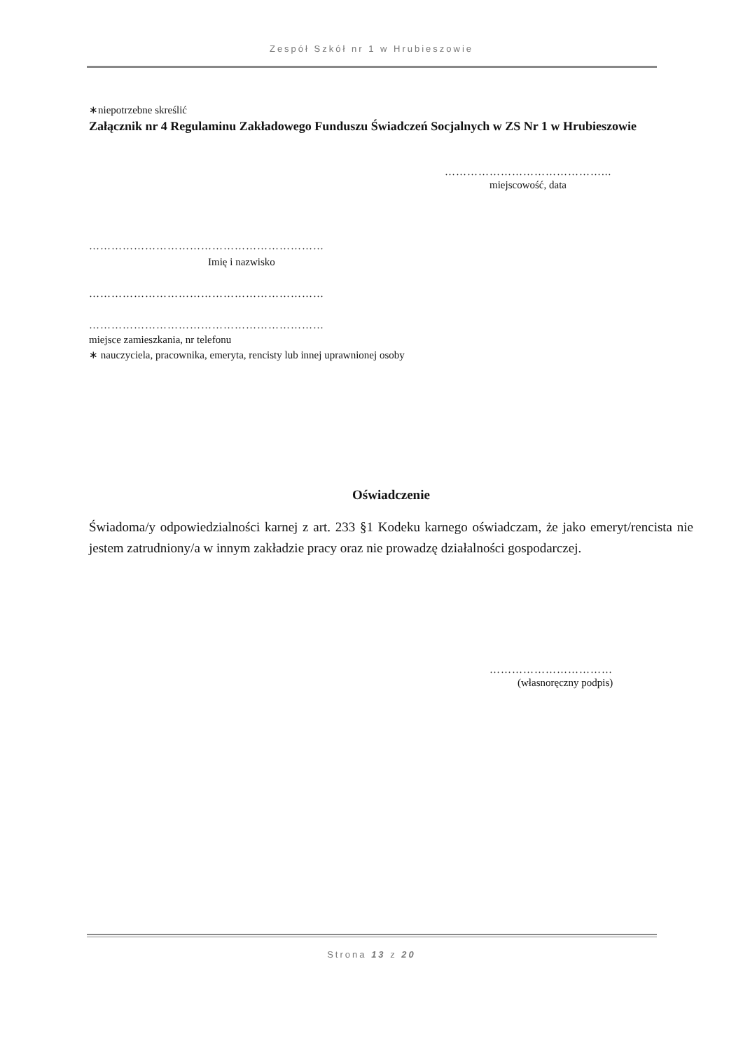Zespół Szkół nr 1 w Hrubieszowie
∗niepotrzebne skreślić
Załącznik nr 4 Regulaminu Zakładowego Funduszu Świadczeń Socjalnych w ZS Nr 1 w Hrubieszowie
……………………………………...
miejscowość, data
………………………………………………………
Imię i nazwisko
………………………………………………………
………………………………………………………
miejsce zamieszkania, nr telefonu
∗ nauczyciela, pracownika, emeryta, rencisty lub innej uprawnionej osoby
Oświadczenie
Świadoma/y odpowiedzialności karnej z art. 233 §1 Kodeku karnego oświadczam, że jako emeryt/rencista nie jestem zatrudniony/a w innym zakładzie pracy oraz nie prowadzę działalności gospodarczej.
……………………………
(własnoręczny podpis)
Strona 13 z 20